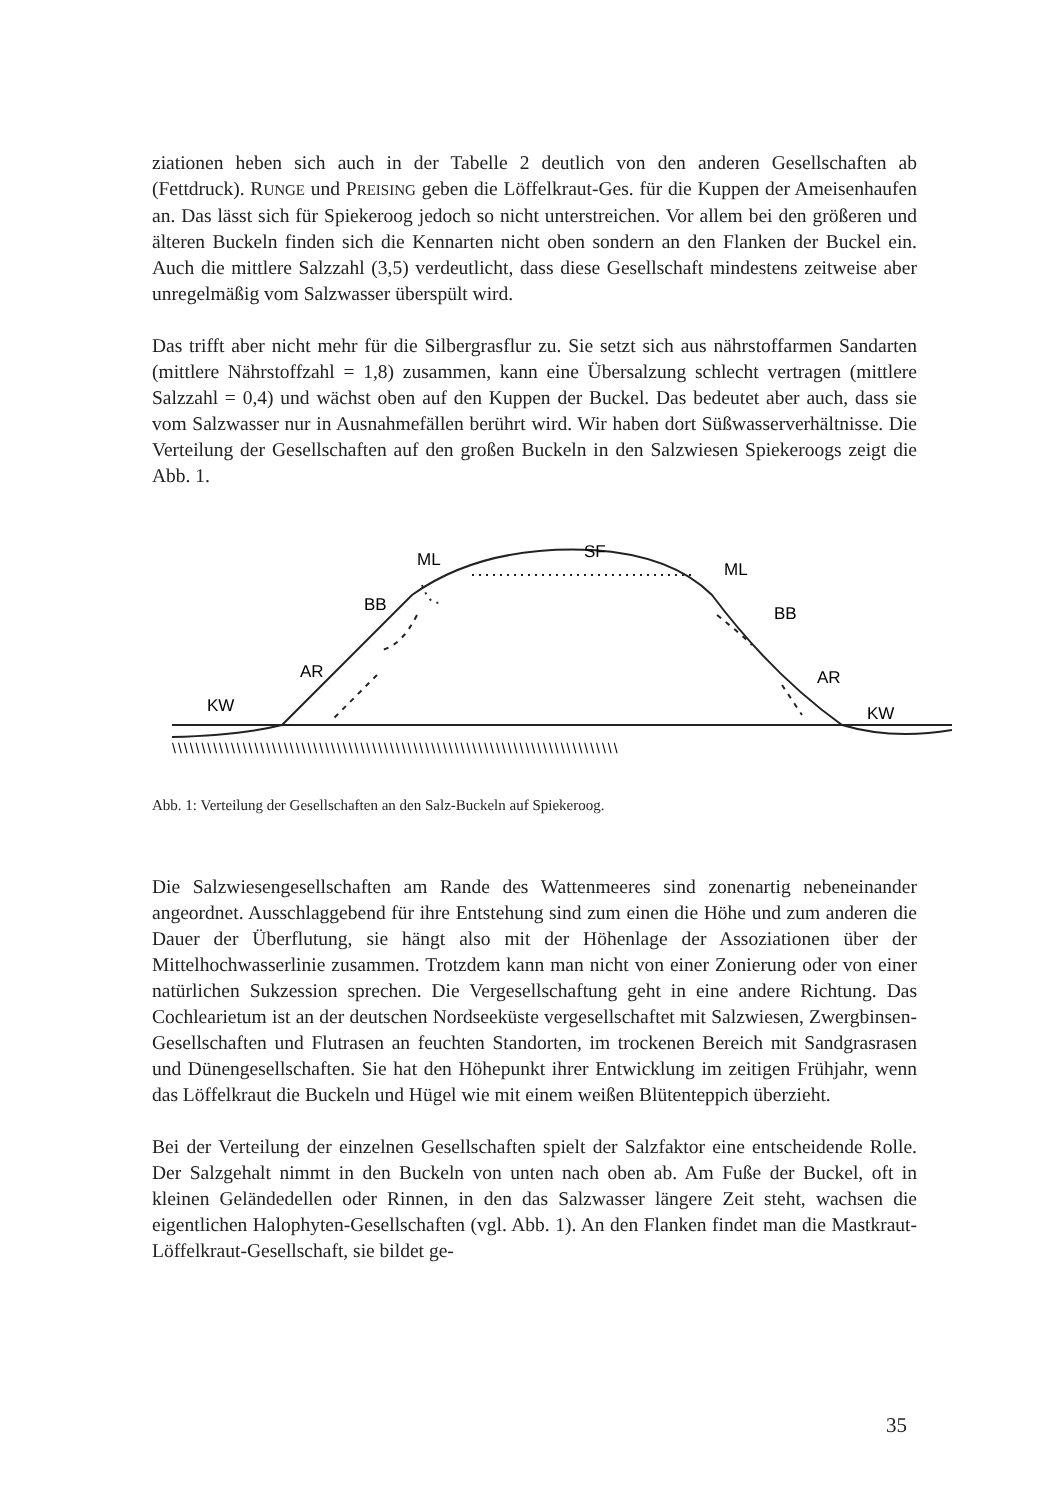ziationen heben sich auch in der Tabelle 2 deutlich von den anderen Gesellschaften ab (Fettdruck). RUNGE und PREISING geben die Löffelkraut-Ges. für die Kuppen der Ameisenhaufen an. Das lässt sich für Spiekeroog jedoch so nicht unterstreichen. Vor allem bei den größeren und älteren Buckeln finden sich die Kennarten nicht oben sondern an den Flanken der Buckel ein. Auch die mittlere Salzzahl (3,5) verdeutlicht, dass diese Gesellschaft mindestens zeitweise aber unregelmäßig vom Salzwasser überspült wird.
Das trifft aber nicht mehr für die Silbergrasflur zu. Sie setzt sich aus nährstoffarmen Sandarten (mittlere Nährstoffzahl = 1,8) zusammen, kann eine Übersalzung schlecht vertragen (mittlere Salzzahl = 0,4) und wächst oben auf den Kuppen der Buckel. Das bedeutet aber auch, dass sie vom Salzwasser nur in Ausnahmefällen berührt wird. Wir haben dort Süßwasserverhältnisse. Die Verteilung der Gesellschaften auf den großen Buckeln in den Salzwiesen Spiekeroogs zeigt die Abb. 1.
ML
SF
ML
BB
BB
AR
AR
KW
KW
\\\\\\\\\\\\\\\\\\\\\\\\\\\\\\\\\\\\\\\\\\\\\\\\\\\\\\\\\\\\\\\\\\\\\\\\\\\\
Abb. 1: Verteilung der Gesellschaften an den Salz-Buckeln auf Spiekeroog.
Die Salzwiesengesellschaften am Rande des Wattenmeeres sind zonenartig nebeneinander angeordnet. Ausschlaggebend für ihre Entstehung sind zum einen die Höhe und zum anderen die Dauer der Überflutung, sie hängt also mit der Höhenlage der Assoziationen über der Mittelhochwasserlinie zusammen. Trotzdem kann man nicht von einer Zonierung oder von einer natürlichen Sukzession sprechen. Die Vergesellschaftung geht in eine andere Richtung. Das Cochlearietum ist an der deutschen Nordseeküste vergesellschaftet mit Salzwiesen, Zwergbinsen-Gesellschaften und Flutrasen an feuchten Standorten, im trockenen Bereich mit Sandgrasrasen und Dünengesellschaften. Sie hat den Höhepunkt ihrer Entwicklung im zeitigen Frühjahr, wenn das Löffelkraut die Buckeln und Hügel wie mit einem weißen Blütenteppich überzieht.
Bei der Verteilung der einzelnen Gesellschaften spielt der Salzfaktor eine entscheidende Rolle. Der Salzgehalt nimmt in den Buckeln von unten nach oben ab. Am Fuße der Buckel, oft in kleinen Geländedellen oder Rinnen, in den das Salzwasser längere Zeit steht, wachsen die eigentlichen Halophyten-Gesellschaften (vgl. Abb. 1). An den Flanken findet man die Mastkraut-Löffelkraut-Gesellschaft, sie bildet ge-
35